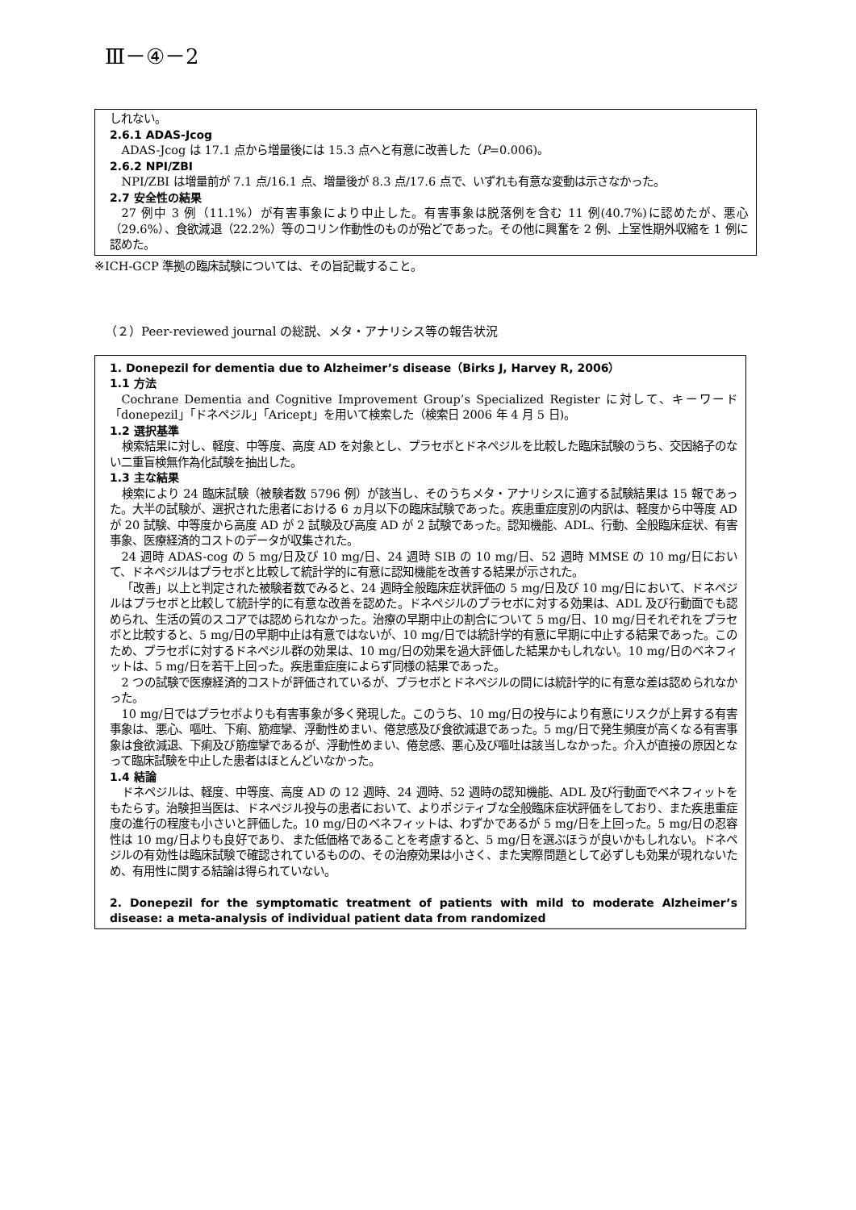Ⅲ－④－2
しれない。
2.6.1 ADAS-Jcog
ADAS-Jcog は 17.1 点から増量後には 15.3 点へと有意に改善した（P=0.006)。
2.6.2 NPI/ZBI
NPI/ZBI は増量前が 7.1 点/16.1 点、増量後が 8.3 点/17.6 点で、いずれも有意な変動は示さなかった。
2.7 安全性の結果
27 例中 3 例（11.1%）が有害事象により中止した。有害事象は脱落例を含む 11 例(40.7%)に認めたが、悪心（29.6%）、食欲減退（22.2%）等のコリン作動性のものが殆どであった。その他に興奮を 2 例、上室性期外収縮を 1 例に認めた。
※ICH-GCP 準拠の臨床試験については、その旨記載すること。
（２）Peer-reviewed journal の総説、メタ・アナリシス等の報告状況
1. Donepezil for dementia due to Alzheimer’s disease（Birks J, Harvey R, 2006）
1.1 方法
Cochrane Dementia and Cognitive Improvement Group’s Specialized Register に対して、キーワード「donepezil」「ドネペジル」「Aricept」を用いて検索した（検索日 2006 年 4 月 5 日)。
1.2 選択基準
検索結果に対し、軽度、中等度、高度 AD を対象とし、プラセボとドネペジルを比較した臨床試験のうち、交因絡子のない二重盲検無作為化試験を抽出した。
1.3 主な結果
検索により 24 臨床試験（被験者数 5796 例）が該当し、そのうちメタ・アナリシスに適する試験結果は 15 報であった。大半の試験が、選択された患者における 6 ヵ月以下の臨床試験であった。疾患重症度別の内訳は、軽度から中等度 AD が 20 試験、中等度から高度 AD が 2 試験及び高度 AD が 2 試験であった。認知機能、ADL、行動、全般臨床症状、有害事象、医療経済的コストのデータが収集された。
24 週時 ADAS-cog の 5 mg/日及び 10 mg/日、24 週時 SIB の 10 mg/日、52 週時 MMSE の 10 mg/日において、ドネペジルはプラセボと比較して統計学的に有意に認知機能を改善する結果が示された。
「改善」以上と判定された被験者数でみると、24 週時全般臨床症状評価の 5 mg/日及び 10 mg/日において、ドネペジルはプラセボと比較して統計学的に有意な改善を認めた。ドネペジルのプラセボに対する効果は、ADL 及び行動面でも認められ、生活の質のスコアでは認められなかった。治療の早期中止の割合について 5 mg/日、10 mg/日それぞれをプラセボと比較すると、5 mg/日の早期中止は有意ではないが、10 mg/日では統計学的有意に早期に中止する結果であった。このため、プラセボに対するドネペジル群の効果は、10 mg/日の効果を過大評価した結果かもしれない。10 mg/日のベネフィットは、5 mg/日を若干上回った。疾患重症度によらず同様の結果であった。
2 つの試験で医療経済的コストが評価されているが、プラセボとドネペジルの間には統計学的に有意な差は認められなかった。
10 mg/日ではプラセボよりも有害事象が多く発現した。このうち、10 mg/日の投与により有意にリスクが上昇する有害事象は、悪心、嘔吐、下痢、筋痙攣、浮動性めまい、倦怠感及び食欲減退であった。5 mg/日で発生頻度が高くなる有害事象は食欲減退、下痢及び筋痙攣であるが、浮動性めまい、倦怠感、悪心及び嘔吐は該当しなかった。介入が直接の原因となって臨床試験を中止した患者はほとんどいなかった。
1.4 結論
ドネペジルは、軽度、中等度、高度 AD の 12 週時、24 週時、52 週時の認知機能、ADL 及び行動面でベネフィットをもたらす。治験担当医は、ドネペジル投与の患者において、よりポジティブな全般臨床症状評価をしており、また疾患重症度の進行の程度も小さいと評価した。10 mg/日のベネフィットは、わずかであるが 5 mg/日を上回った。5 mg/日の忍容性は 10 mg/日よりも良好であり、また低価格であることを考慮すると、5 mg/日を選ぶほうが良いかもしれない。ドネペジルの有効性は臨床試験で確認されているものの、その治療効果は小さく、また実際問題として必ずしも効果が現れないため、有用性に関する結論は得られていない。
2. Donepezil for the symptomatic treatment of patients with mild to moderate Alzheimer’s disease: a meta-analysis of individual patient data from randomized